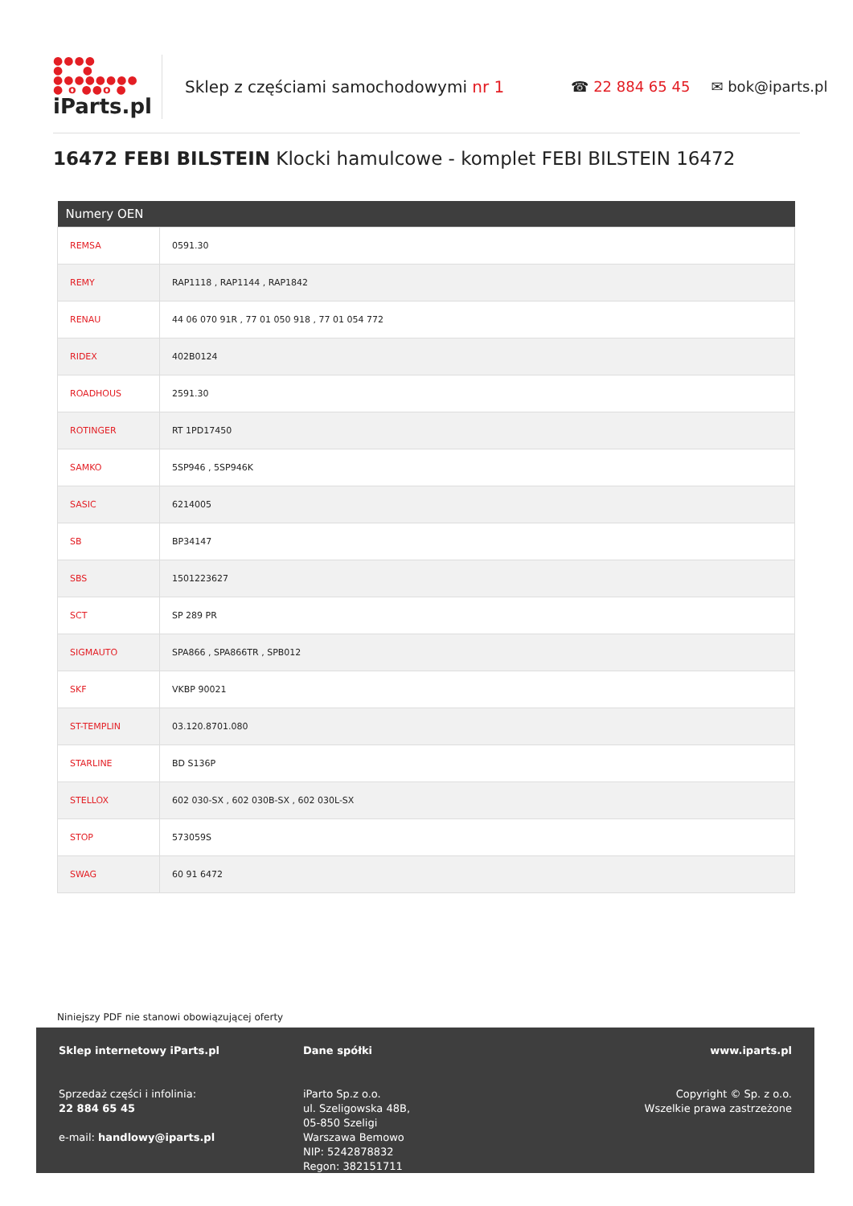●●●●
● ●
●●●●●●●●
● o ●●o ●
iParts.pl
Sklep z częściami samochodowymi nr 1 ☎ 22 884 65 45 ✉ bok@iparts.pl
16472 FEBI BILSTEIN Klocki hamulcowe - komplet FEBI BILSTEIN 16472
| Numery OEN | |
| --- | --- |
| REMSA | 0591.30 |
| REMY | RAP1118 , RAP1144 , RAP1842 |
| RENAU | 44 06 070 91R , 77 01 050 918 , 77 01 054 772 |
| RIDEX | 402B0124 |
| ROADHOUS | 2591.30 |
| ROTINGER | RT 1PD17450 |
| SAMKO | 5SP946 , 5SP946K |
| SASIC | 6214005 |
| SB | BP34147 |
| SBS | 1501223627 |
| SCT | SP 289 PR |
| SIGMAUTO | SPA866 , SPA866TR , SPB012 |
| SKF | VKBP 90021 |
| ST-TEMPLIN | 03.120.8701.080 |
| STARLINE | BD S136P |
| STELLOX | 602 030-SX , 602 030B-SX , 602 030L-SX |
| STOP | 573059S |
| SWAG | 60 91 6472 |
Niniejszy PDF nie stanowi obowiązującej oferty
Sklep internetowy iParts.pl
Sprzedaż części i infolinia:
22 884 65 45
e-mail: handlowy@iparts.pl
Dane spółki
iParto Sp.z o.o.
ul. Szeligowska 48B,
05-850 Szeligi
Warszawa Bemowo
NIP: 5242878832
Regon: 382151711
www.iparts.pl
Copyright © Sp. z o.o.
Wszelkie prawa zastrzeżone